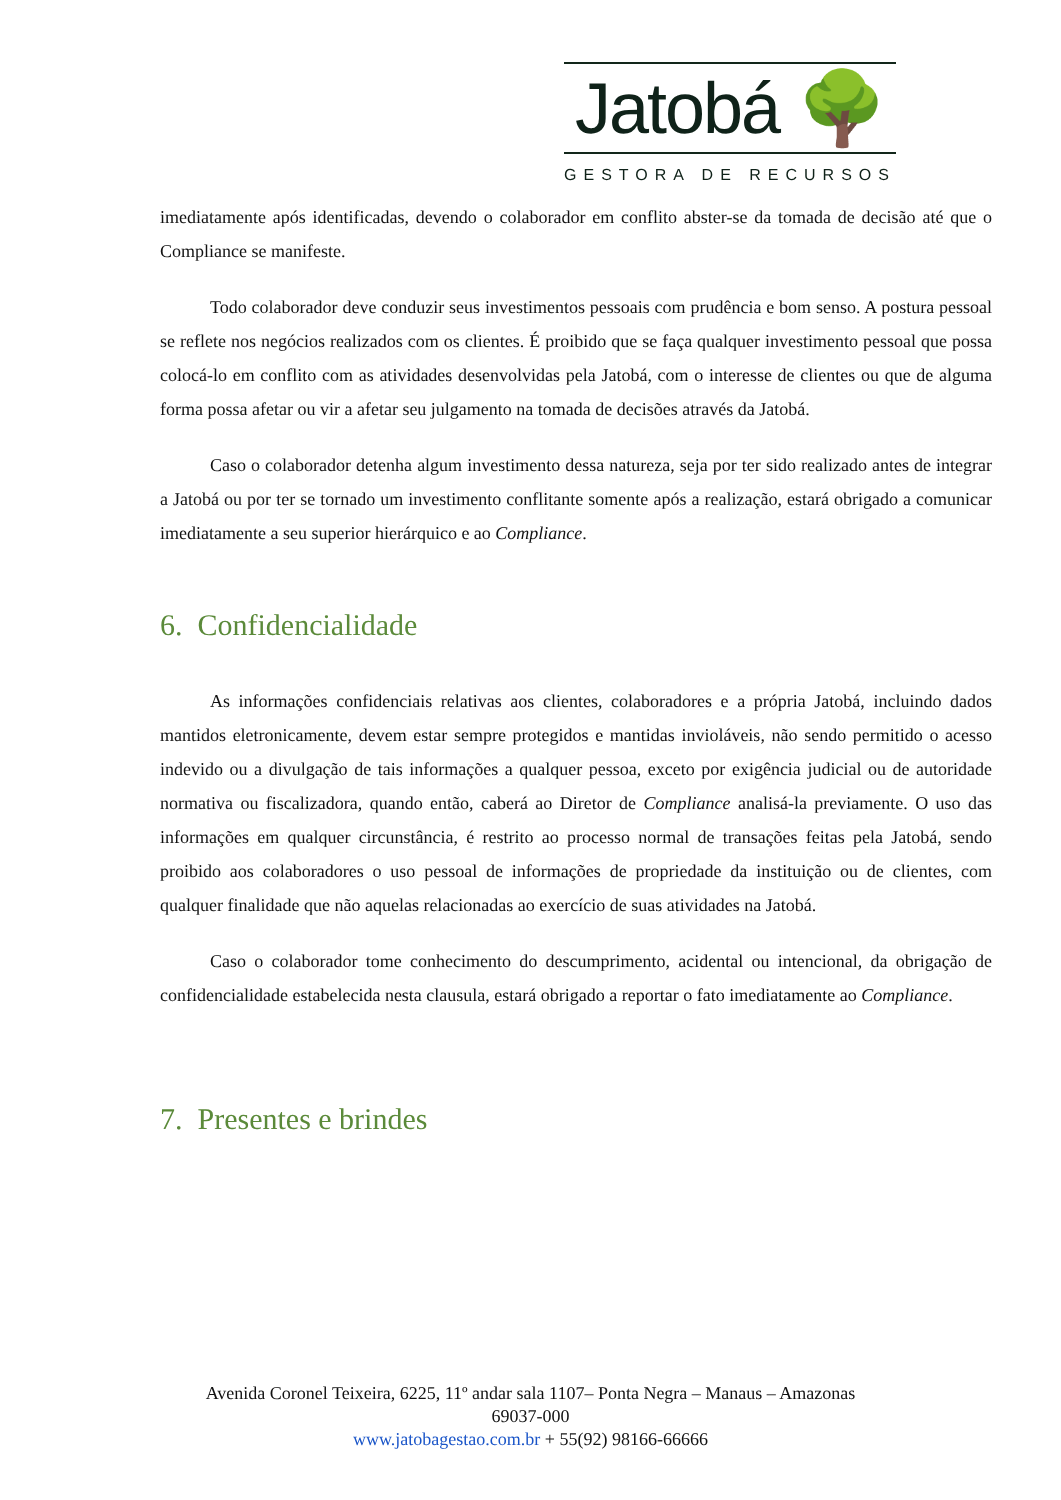Jatobá 🌳
GESTORA DE RECURSOS
imediatamente após identificadas, devendo o colaborador em conflito abster-se da tomada de decisão até que o Compliance se manifeste.
Todo colaborador deve conduzir seus investimentos pessoais com prudência e bom senso. A postura pessoal se reflete nos negócios realizados com os clientes. É proibido que se faça qualquer investimento pessoal que possa colocá-lo em conflito com as atividades desenvolvidas pela Jatobá, com o interesse de clientes ou que de alguma forma possa afetar ou vir a afetar seu julgamento na tomada de decisões através da Jatobá.
Caso o colaborador detenha algum investimento dessa natureza, seja por ter sido realizado antes de integrar a Jatobá ou por ter se tornado um investimento conflitante somente após a realização, estará obrigado a comunicar imediatamente a seu superior hierárquico e ao Compliance.
6. Confidencialidade
As informações confidenciais relativas aos clientes, colaboradores e a própria Jatobá, incluindo dados mantidos eletronicamente, devem estar sempre protegidos e mantidas invioláveis, não sendo permitido o acesso indevido ou a divulgação de tais informações a qualquer pessoa, exceto por exigência judicial ou de autoridade normativa ou fiscalizadora, quando então, caberá ao Diretor de Compliance analisá-la previamente. O uso das informações em qualquer circunstância, é restrito ao processo normal de transações feitas pela Jatobá, sendo proibido aos colaboradores o uso pessoal de informações de propriedade da instituição ou de clientes, com qualquer finalidade que não aquelas relacionadas ao exercício de suas atividades na Jatobá.
Caso o colaborador tome conhecimento do descumprimento, acidental ou intencional, da obrigação de confidencialidade estabelecida nesta clausula, estará obrigado a reportar o fato imediatamente ao Compliance.
7. Presentes e brindes
Avenida Coronel Teixeira, 6225, 11º andar sala 1107– Ponta Negra – Manaus – Amazonas
69037-000
www.jatobagestao.com.br + 55(92) 98166-66666